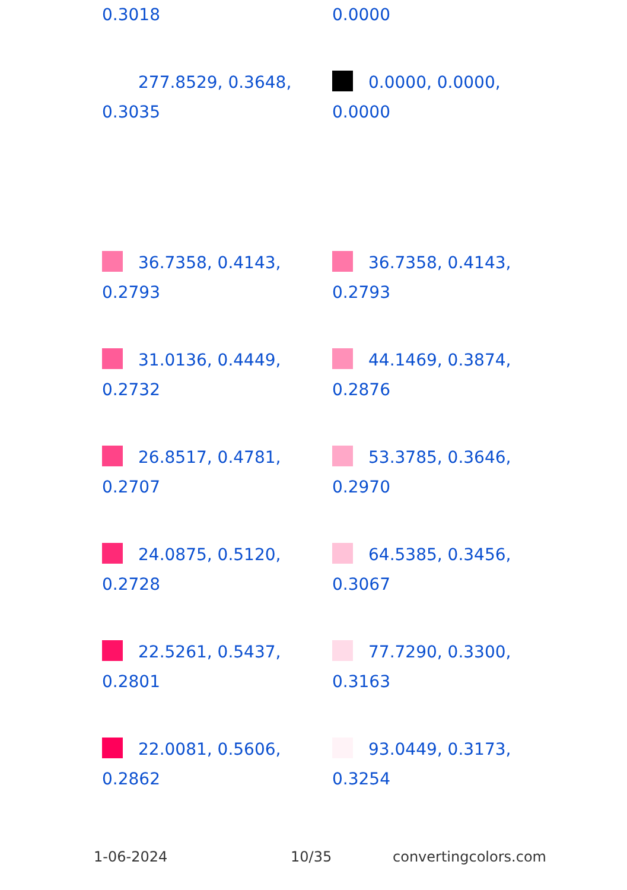0.3018 0.0000
277.8529, 0.3648, 0.3035
0.0000, 0.0000, 0.0000
36.7358, 0.4143, 0.2793
36.7358, 0.4143, 0.2793
31.0136, 0.4449, 0.2732
44.1469, 0.3874, 0.2876
26.8517, 0.4781, 0.2707
53.3785, 0.3646, 0.2970
24.0875, 0.5120, 0.2728
64.5385, 0.3456, 0.3067
22.5261, 0.5437, 0.2801
77.7290, 0.3300, 0.3163
22.0081, 0.5606, 0.2862
93.0449, 0.3173, 0.3254
1-06-2024 10/35 convertingcolors.com